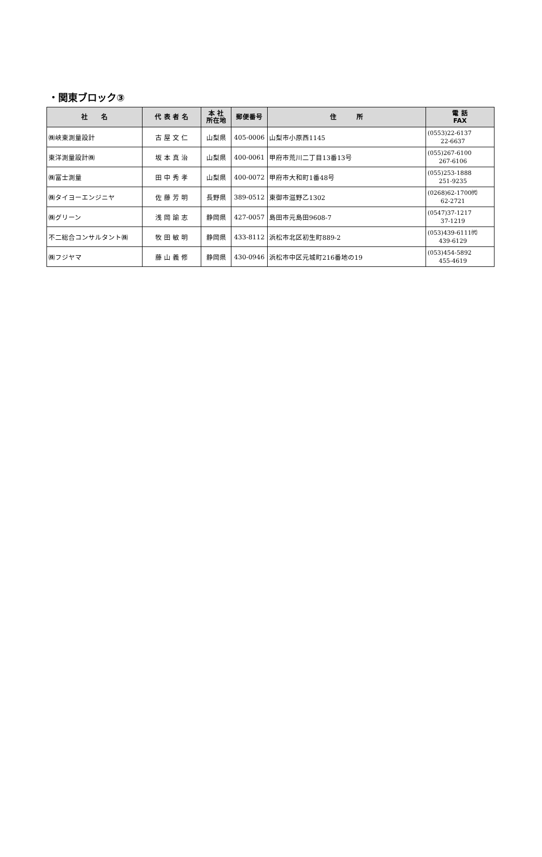・関東ブロック③
| 社 名 | 代 表 者 名 | 本 社 所在地 | 郵便番号 | 住 所 | 電 話 FAX |
| --- | --- | --- | --- | --- | --- |
| ㈱峡東測量設計 | 古 屋 文 仁 | 山梨県 | 405-0006 | 山梨市小原西1145 | (0553)22-6137 22-6637 |
| 東洋測量設計㈱ | 坂 本 真 治 | 山梨県 | 400-0061 | 甲府市荒川二丁目13番13号 | (055)267-6100 267-6106 |
| ㈱富士測量 | 田 中 秀 孝 | 山梨県 | 400-0072 | 甲府市大和町1番48号 | (055)253-1888 251-9235 |
| ㈱タイヨーエンジニヤ | 佐 藤 芳 明 | 長野県 | 389-0512 | 東御市滋野乙1302 | (0268)62-1700㈹ 62-2721 |
| ㈱グリーン | 浅 岡 諭 志 | 静岡県 | 427-0057 | 島田市元島田9608-7 | (0547)37-1217 37-1219 |
| 不二総合コンサルタント㈱ | 牧 田 敏 明 | 静岡県 | 433-8112 | 浜松市北区初生町889-2 | (053)439-6111㈹ 439-6129 |
| ㈱フジヤマ | 藤 山 義 修 | 静岡県 | 430-0946 | 浜松市中区元城町216番地の19 | (053)454-5892 455-4619 |